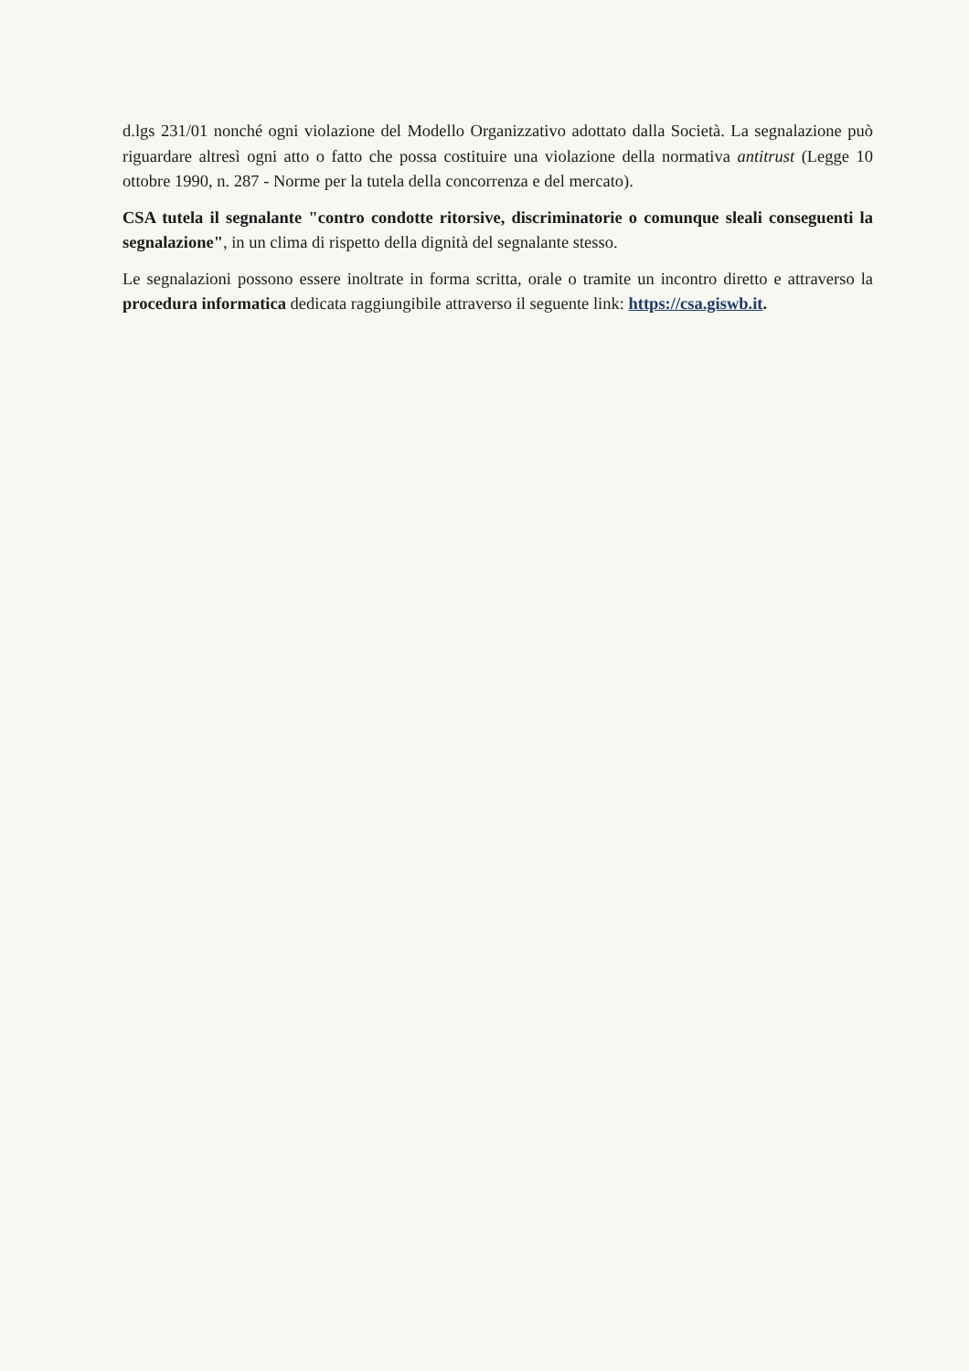d.lgs 231/01 nonché ogni violazione del Modello Organizzativo adottato dalla Società. La segnalazione può riguardare altresì ogni atto o fatto che possa costituire una violazione della normativa antitrust (Legge 10 ottobre 1990, n. 287 - Norme per la tutela della concorrenza e del mercato).
CSA tutela il segnalante "contro condotte ritorsive, discriminatorie o comunque sleali conseguenti la segnalazione", in un clima di rispetto della dignità del segnalante stesso.
Le segnalazioni possono essere inoltrate in forma scritta, orale o tramite un incontro diretto e attraverso la procedura informatica dedicata raggiungibile attraverso il seguente link: https://csa.giswb.it.